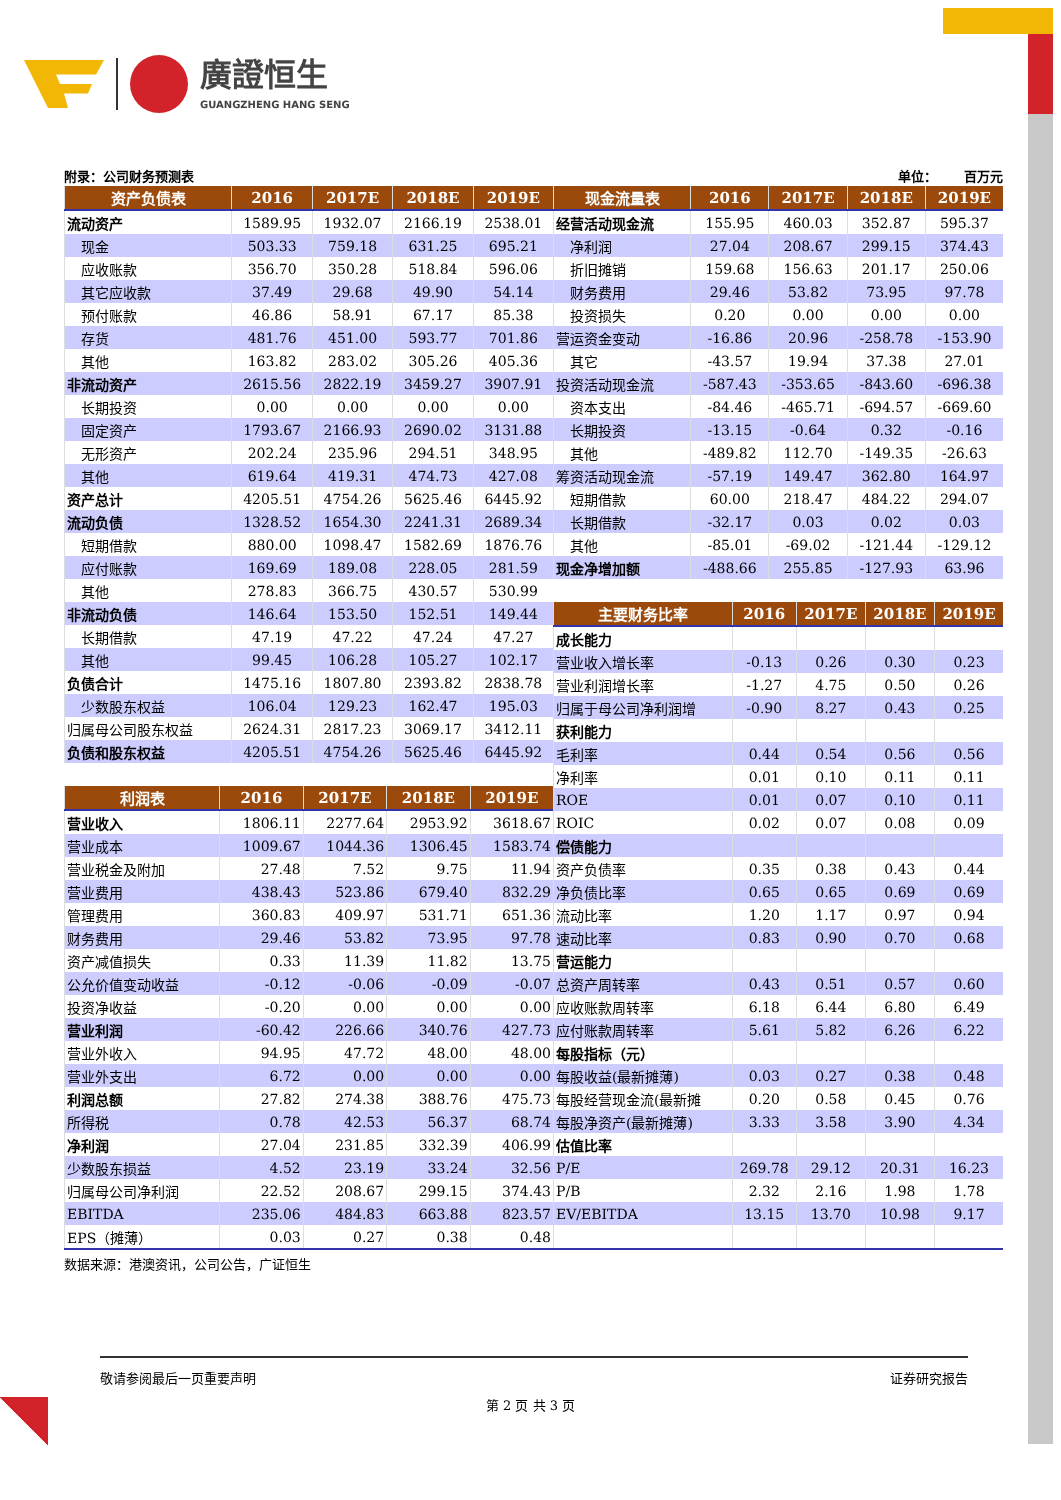廣證恒生
GUANGZHENG HANG SENG
附录：公司财务预测表 单位： 百万元
| 资产负债表 | 2016 | 2017E | 2018E | 2019E |
| --- | --- | --- | --- | --- |
| 流动资产 | 1589.95 | 1932.07 | 2166.19 | 2538.01 |
| 现金 | 503.33 | 759.18 | 631.25 | 695.21 |
| 应收账款 | 356.70 | 350.28 | 518.84 | 596.06 |
| 其它应收款 | 37.49 | 29.68 | 49.90 | 54.14 |
| 预付账款 | 46.86 | 58.91 | 67.17 | 85.38 |
| 存货 | 481.76 | 451.00 | 593.77 | 701.86 |
| 其他 | 163.82 | 283.02 | 305.26 | 405.36 |
| 非流动资产 | 2615.56 | 2822.19 | 3459.27 | 3907.91 |
| 长期投资 | 0.00 | 0.00 | 0.00 | 0.00 |
| 固定资产 | 1793.67 | 2166.93 | 2690.02 | 3131.88 |
| 无形资产 | 202.24 | 235.96 | 294.51 | 348.95 |
| 其他 | 619.64 | 419.31 | 474.73 | 427.08 |
| 资产总计 | 4205.51 | 4754.26 | 5625.46 | 6445.92 |
| 流动负债 | 1328.52 | 1654.30 | 2241.31 | 2689.34 |
| 短期借款 | 880.00 | 1098.47 | 1582.69 | 1876.76 |
| 应付账款 | 169.69 | 189.08 | 228.05 | 281.59 |
| 其他 | 278.83 | 366.75 | 430.57 | 530.99 |
| 非流动负债 | 146.64 | 153.50 | 152.51 | 149.44 |
| 长期借款 | 47.19 | 47.22 | 47.24 | 47.27 |
| 其他 | 99.45 | 106.28 | 105.27 | 102.17 |
| 负债合计 | 1475.16 | 1807.80 | 2393.82 | 2838.78 |
| 少数股东权益 | 106.04 | 129.23 | 162.47 | 195.03 |
| 归属母公司股东权益 | 2624.31 | 2817.23 | 3069.17 | 3412.11 |
| 负债和股东权益 | 4205.51 | 4754.26 | 5625.46 | 6445.92 |
| 利润表 | 2016 | 2017E | 2018E | 2019E |
| --- | --- | --- | --- | --- |
| 营业收入 | 1806.11 | 2277.64 | 2953.92 | 3618.67 |
| 营业成本 | 1009.67 | 1044.36 | 1306.45 | 1583.74 |
| 营业税金及附加 | 27.48 | 7.52 | 9.75 | 11.94 |
| 营业费用 | 438.43 | 523.86 | 679.40 | 832.29 |
| 管理费用 | 360.83 | 409.97 | 531.71 | 651.36 |
| 财务费用 | 29.46 | 53.82 | 73.95 | 97.78 |
| 资产减值损失 | 0.33 | 11.39 | 11.82 | 13.75 |
| 公允价值变动收益 | -0.12 | -0.06 | -0.09 | -0.07 |
| 投资净收益 | -0.20 | 0.00 | 0.00 | 0.00 |
| 营业利润 | -60.42 | 226.66 | 340.76 | 427.73 |
| 营业外收入 | 94.95 | 47.72 | 48.00 | 48.00 |
| 营业外支出 | 6.72 | 0.00 | 0.00 | 0.00 |
| 利润总额 | 27.82 | 274.38 | 388.76 | 475.73 |
| 所得税 | 0.78 | 42.53 | 56.37 | 68.74 |
| 净利润 | 27.04 | 231.85 | 332.39 | 406.99 |
| 少数股东损益 | 4.52 | 23.19 | 33.24 | 32.56 |
| 归属母公司净利润 | 22.52 | 208.67 | 299.15 | 374.43 |
| EBITDA | 235.06 | 484.83 | 663.88 | 823.57 |
| EPS（摊薄） | 0.03 | 0.27 | 0.38 | 0.48 |
| 现金流量表 | 2016 | 2017E | 2018E | 2019E |
| --- | --- | --- | --- | --- |
| 经营活动现金流 | 155.95 | 460.03 | 352.87 | 595.37 |
| 净利润 | 27.04 | 208.67 | 299.15 | 374.43 |
| 折旧摊销 | 159.68 | 156.63 | 201.17 | 250.06 |
| 财务费用 | 29.46 | 53.82 | 73.95 | 97.78 |
| 投资损失 | 0.20 | 0.00 | 0.00 | 0.00 |
| 营运资金变动 | -16.86 | 20.96 | -258.78 | -153.90 |
| 其它 | -43.57 | 19.94 | 37.38 | 27.01 |
| 投资活动现金流 | -587.43 | -353.65 | -843.60 | -696.38 |
| 资本支出 | -84.46 | -465.71 | -694.57 | -669.60 |
| 长期投资 | -13.15 | -0.64 | 0.32 | -0.16 |
| 其他 | -489.82 | 112.70 | -149.35 | -26.63 |
| 筹资活动现金流 | -57.19 | 149.47 | 362.80 | 164.97 |
| 短期借款 | 60.00 | 218.47 | 484.22 | 294.07 |
| 长期借款 | -32.17 | 0.03 | 0.02 | 0.03 |
| 其他 | -85.01 | -69.02 | -121.44 | -129.12 |
| 现金净增加额 | -488.66 | 255.85 | -127.93 | 63.96 |
| 主要财务比率 | 2016 | 2017E | 2018E | 2019E |
| --- | --- | --- | --- | --- |
| 成长能力 | | | | |
| 营业收入增长率 | -0.13 | 0.26 | 0.30 | 0.23 |
| 营业利润增长率 | -1.27 | 4.75 | 0.50 | 0.26 |
| 归属于母公司净利润增 | -0.90 | 8.27 | 0.43 | 0.25 |
| 获利能力 | | | | |
| 毛利率 | 0.44 | 0.54 | 0.56 | 0.56 |
| 净利率 | 0.01 | 0.10 | 0.11 | 0.11 |
| ROE | 0.01 | 0.07 | 0.10 | 0.11 |
| ROIC | 0.02 | 0.07 | 0.08 | 0.09 |
| 偿债能力 | | | | |
| 资产负债率 | 0.35 | 0.38 | 0.43 | 0.44 |
| 净负债比率 | 0.65 | 0.65 | 0.69 | 0.69 |
| 流动比率 | 1.20 | 1.17 | 0.97 | 0.94 |
| 速动比率 | 0.83 | 0.90 | 0.70 | 0.68 |
| 营运能力 | | | | |
| 总资产周转率 | 0.43 | 0.51 | 0.57 | 0.60 |
| 应收账款周转率 | 6.18 | 6.44 | 6.80 | 6.49 |
| 应付账款周转率 | 5.61 | 5.82 | 6.26 | 6.22 |
| 每股指标（元） | | | | |
| 每股收益(最新摊薄) | 0.03 | 0.27 | 0.38 | 0.48 |
| 每股经营现金流(最新摊 | 0.20 | 0.58 | 0.45 | 0.76 |
| 每股净资产(最新摊薄) | 3.33 | 3.58 | 3.90 | 4.34 |
| 估值比率 | | | | |
| P/E | 269.78 | 29.12 | 20.31 | 16.23 |
| P/B | 2.32 | 2.16 | 1.98 | 1.78 |
| EV/EBITDA | 13.15 | 13.70 | 10.98 | 9.17 |
数据来源：港澳资讯，公司公告，广证恒生
敬请参阅最后一页重要声明 证券研究报告
第 2 页 共 3 页